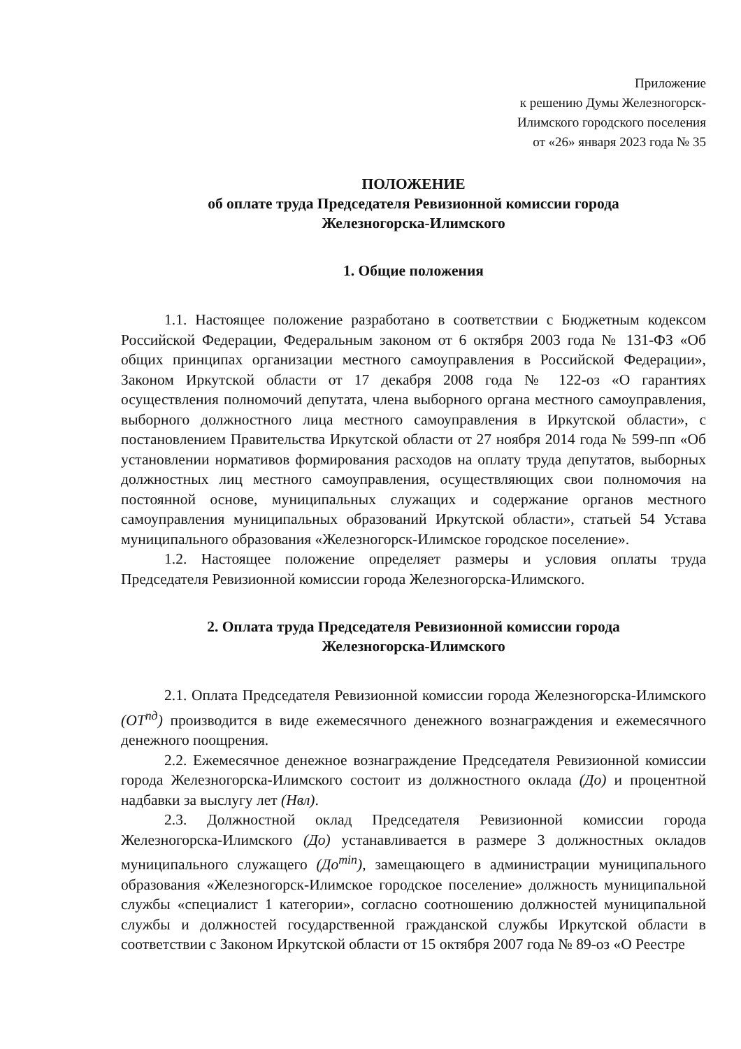Приложение
к решению Думы Железногорск-
Илимского городского поселения
от «26» января 2023 года № 35
ПОЛОЖЕНИЕ
об оплате труда Председателя Ревизионной комиссии города
Железногорска-Илимского
1. Общие положения
1.1. Настоящее положение разработано в соответствии с Бюджетным кодексом Российской Федерации, Федеральным законом от 6 октября 2003 года № 131-ФЗ «Об общих принципах организации местного самоуправления в Российской Федерации», Законом Иркутской области от 17 декабря 2008 года № 122-оз «О гарантиях осуществления полномочий депутата, члена выборного органа местного самоуправления, выборного должностного лица местного самоуправления в Иркутской области», с постановлением Правительства Иркутской области от 27 ноября 2014 года № 599-пп «Об установлении нормативов формирования расходов на оплату труда депутатов, выборных должностных лиц местного самоуправления, осуществляющих свои полномочия на постоянной основе, муниципальных служащих и содержание органов местного самоуправления муниципальных образований Иркутской области», статьей 54 Устава муниципального образования «Железногорск-Илимское городское поселение».
1.2. Настоящее положение определяет размеры и условия оплаты труда Председателя Ревизионной комиссии города Железногорска-Илимского.
2. Оплата труда Председателя Ревизионной комиссии города
Железногорска-Илимского
2.1. Оплата Председателя Ревизионной комиссии города Железногорска-Илимского (ОТ<sup>пд</sup>) производится в виде ежемесячного денежного вознаграждения и ежемесячного денежного поощрения.
2.2. Ежемесячное денежное вознаграждение Председателя Ревизионной комиссии города Железногорска-Илимского состоит из должностного оклада (До) и процентной надбавки за выслугу лет (Нвл).
2.3. Должностной оклад Председателя Ревизионной комиссии города Железногорска-Илимского (До) устанавливается в размере 3 должностных окладов муниципального служащего (До<sup>min</sup>), замещающего в администрации муниципального образования «Железногорск-Илимское городское поселение» должность муниципальной службы «специалист 1 категории», согласно соотношению должностей муниципальной службы и должностей государственной гражданской службы Иркутской области в соответствии с Законом Иркутской области от 15 октября 2007 года № 89-оз «О Реестре